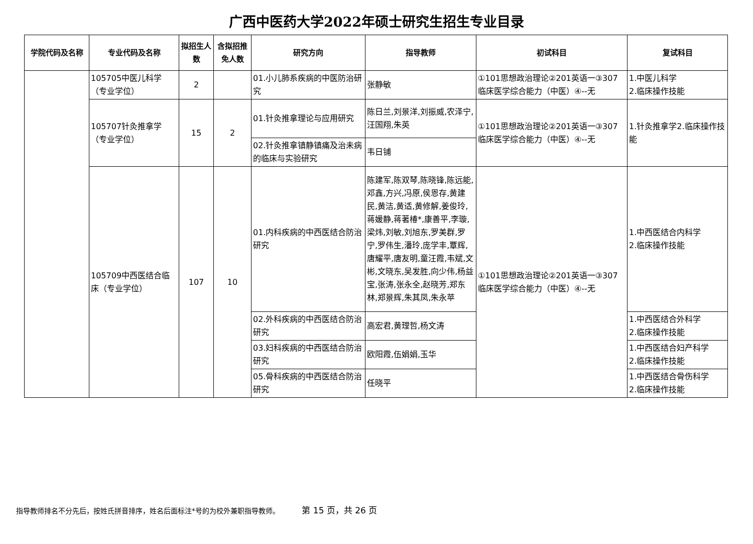广西中医药大学2022年硕士研究生招生专业目录
| 学院代码及名称 | 专业代码及名称 | 拟招生人数 | 含拟招推免人数 | 研究方向 | 指导教师 | 初试科目 | 复试科目 |
| --- | --- | --- | --- | --- | --- | --- | --- |
| | 105705中医儿科学（专业学位） | 2 | | 01.小儿肺系疾病的中医防治研究 | 张静敏 | ①101思想政治理论②201英语一③307临床医学综合能力（中医）④--无 | 1.中医儿科学 2.临床操作技能 |
| | 105707针灸推拿学（专业学位） | 15 | 2 | 01.针灸推拿理论与应用研究 | 陈日兰,刘景洋,刘振威,农泽宁,汪国翔,朱英 | ①101思想政治理论②201英语一③307临床医学综合能力（中医）④--无 | 1.针灸推拿学2.临床操作技能 |
| | | | | 02.针灸推拿镇静镇痛及治未病的临床与实验研究 | 韦日铺 | | |
| | 105709中西医结合临床（专业学位） | 107 | 10 | 01.内科疾病的中西医结合防治研究 | 陈建军,陈双琴,陈晓锋,陈远能,邓鑫,方兴,冯原,侯恩存,黄建民,黄洁,黄适,黄修解,姜俊玲,蒋媛静,蒋著椿*,康善平,李璇,梁炜,刘敏,刘旭东,罗美群,罗宁,罗伟生,潘玲,庞学丰,覃辉,唐耀平,唐友明,童汪霞,韦斌,文彬,文晓东,吴发胜,向少伟,杨益宝,张涛,张永全,赵晓芳,郑东林,郑景辉,朱其凤,朱永苹 | ①101思想政治理论②201英语一③307临床医学综合能力（中医）④--无 | 1.中西医结合内科学 2.临床操作技能 |
| | | | | 02.外科疾病的中西医结合防治研究 | 高宏君,黄理哲,杨文涛 | | 1.中西医结合外科学 2.临床操作技能 |
| | | | | 03.妇科疾病的中西医结合防治研究 | 欧阳霞,伍娟娟,玉华 | | 1.中西医结合妇产科学 2.临床操作技能 |
| | | | | 05.骨科疾病的中西医结合防治研究 | 任晓平 | | 1.中西医结合骨伤科学 2.临床操作技能 |
指导教师排名不分先后，按姓氏拼音排序，姓名后面标注*号的为校外兼职指导教师。 第 15 页，共 26 页